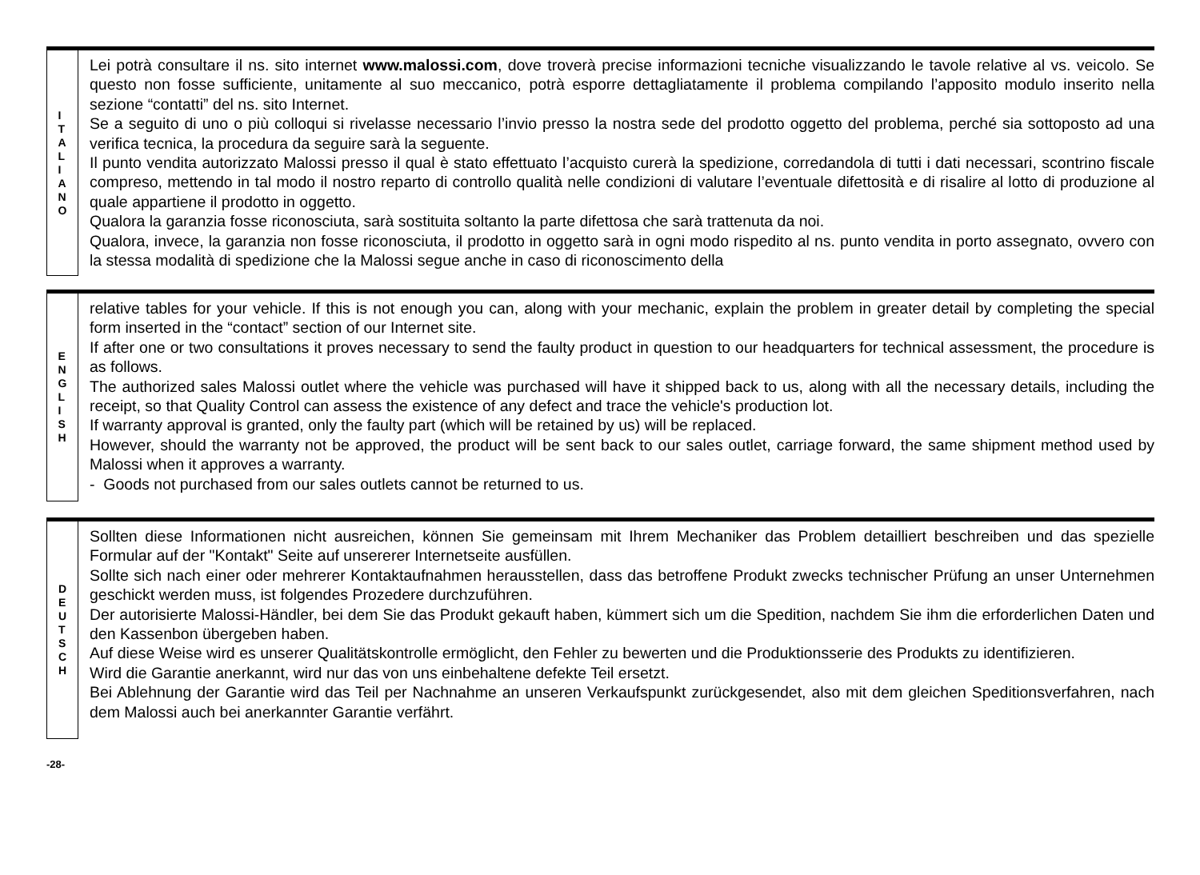I
T
A
L
I
A
N
O
Lei potrà consultare il ns. sito internet www.malossi.com, dove troverà precise informazioni tecniche visualizzando le tavole relative al vs. veicolo. Se questo non fosse sufficiente, unitamente al suo meccanico, potrà esporre dettagliatamente il problema compilando l’apposito modulo inserito nella sezione “contatti” del ns. sito Internet.
Se a seguito di uno o più colloqui si rivelasse necessario l’invio presso la nostra sede del prodotto oggetto del problema, perché sia sottoposto ad una verifica tecnica, la procedura da seguire sarà la seguente.
Il punto vendita autorizzato Malossi presso il qual è stato effettuato l’acquisto curerà la spedizione, corredandola di tutti i dati necessari, scontrino fiscale compreso, mettendo in tal modo il nostro reparto di controllo qualità nelle condizioni di valutare l’eventuale difettosità e di risalire al lotto di produzione al quale appartiene il prodotto in oggetto.
Qualora la garanzia fosse riconosciuta, sarà sostituita soltanto la parte difettosa che sarà trattenuta da noi.
Qualora, invece, la garanzia non fosse riconosciuta, il prodotto in oggetto sarà in ogni modo rispedito al ns. punto vendita in porto assegnato, ovvero con la stessa modalità di spedizione che la Malossi segue anche in caso di riconoscimento della
E
N
G
L
I
S
H
relative tables for your vehicle. If this is not enough you can, along with your mechanic, explain the problem in greater detail by completing the special form inserted in the “contact” section of our Internet site.
If after one or two consultations it proves necessary to send the faulty product in question to our headquarters for technical assessment, the procedure is as follows.
The authorized sales Malossi outlet where the vehicle was purchased will have it shipped back to us, along with all the necessary details, including the receipt, so that Quality Control can assess the existence of any defect and trace the vehicle's production lot.
If warranty approval is granted, only the faulty part (which will be retained by us) will be replaced.
However, should the warranty not be approved, the product will be sent back to our sales outlet, carriage forward, the same shipment method used by Malossi when it approves a warranty.
- Goods not purchased from our sales outlets cannot be returned to us.
D
E
U
T
S
C
H
Sollten diese Informationen nicht ausreichen, können Sie gemeinsam mit Ihrem Mechaniker das Problem detailliert beschreiben und das spezielle Formular auf der "Kontakt" Seite auf unsererer Internetseite ausfüllen.
Sollte sich nach einer oder mehrerer Kontaktaufnahmen herausstellen, dass das betroffene Produkt zwecks technischer Prüfung an unser Unternehmen geschickt werden muss, ist folgendes Prozedere durchzuführen.
Der autorisierte Malossi-Händler, bei dem Sie das Produkt gekauft haben, kümmert sich um die Spedition, nachdem Sie ihm die erforderlichen Daten und den Kassenbon übergeben haben.
Auf diese Weise wird es unserer Qualitätskontrolle ermöglicht, den Fehler zu bewerten und die Produktionsserie des Produkts zu identifizieren.
Wird die Garantie anerkannt, wird nur das von uns einbehaltene defekte Teil ersetzt.
Bei Ablehnung der Garantie wird das Teil per Nachnahme an unseren Verkaufspunkt zurückgesendet, also mit dem gleichen Speditionsverfahren, nach dem Malossi auch bei anerkannter Garantie verfährt.
-28-